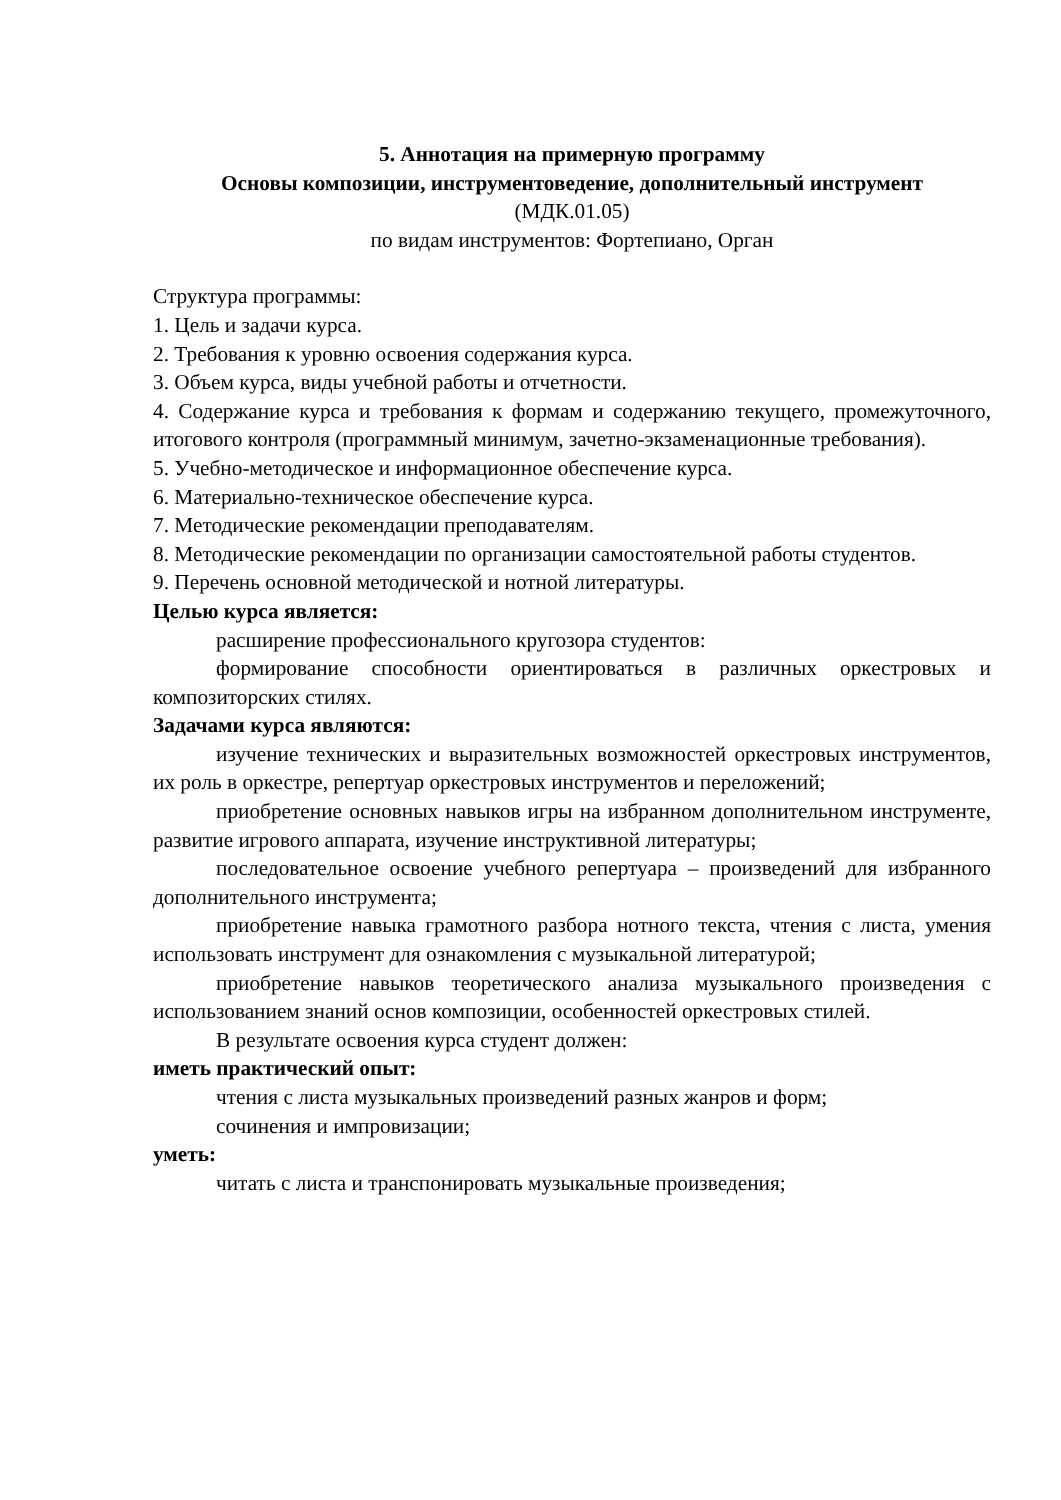5. Аннотация на примерную программу
Основы композиции, инструментоведение, дополнительный инструмент
(МДК.01.05)
по видам инструментов: Фортепиано, Орган
Структура программы:
1. Цель и задачи курса.
2. Требования к уровню освоения содержания курса.
3. Объем курса, виды учебной работы и отчетности.
4. Содержание курса и требования к формам и содержанию текущего, промежуточного, итогового контроля (программный минимум, зачетно-экзаменационные требования).
5. Учебно-методическое и информационное обеспечение курса.
6. Материально-техническое обеспечение курса.
7. Методические рекомендации преподавателям.
8. Методические рекомендации по организации самостоятельной работы студентов.
9. Перечень основной методической и нотной литературы.
Целью курса является:
расширение профессионального кругозора студентов:
формирование способности ориентироваться в различных оркестровых и композиторских стилях.
Задачами курса являются:
изучение технических и выразительных возможностей оркестровых инструментов, их роль в оркестре, репертуар оркестровых инструментов и переложений;
приобретение основных навыков игры на избранном дополнительном инструменте, развитие игрового аппарата, изучение инструктивной литературы;
последовательное освоение учебного репертуара – произведений для избранного дополнительного инструмента;
приобретение навыка грамотного разбора нотного текста, чтения с листа, умения использовать инструмент для ознакомления с музыкальной литературой;
приобретение навыков теоретического анализа музыкального произведения с использованием знаний основ композиции, особенностей оркестровых стилей.
В результате освоения курса студент должен:
иметь практический опыт:
чтения с листа музыкальных произведений разных жанров и форм;
сочинения и импровизации;
уметь:
читать с листа и транспонировать музыкальные произведения;